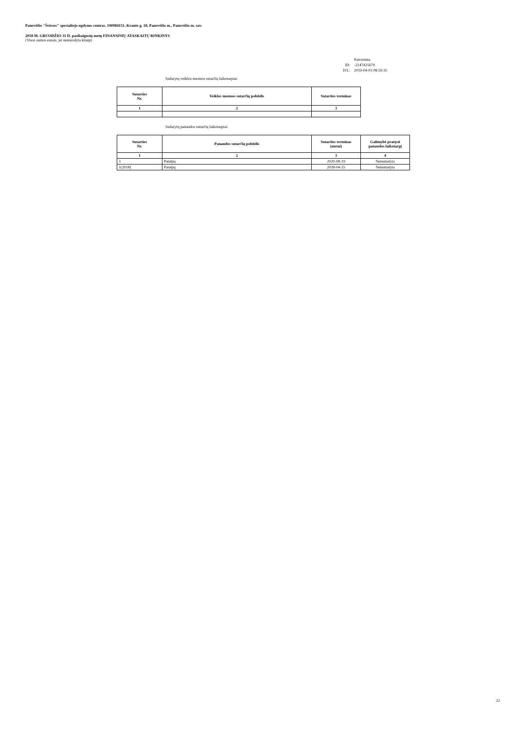Panevėžio "Šviesos" specialiojo ugdymo centras, 190984151, Kranto g. 18, Panevėžio m., Panevėžio m. sav.
2018 M. GRUODŽIO 31 D. pasibaigusių metų FINANSINIŲ ATASKAITŲ RINKINYS
(Visos sumos eurais, jei nenurodyta kitaip)
| | Patvirtinta |
| ID: | -2147425679 |
| D/L: | 2019-04-03 08:59:35 |
Sudarytų veiklos nuomos sutarčių laikotarpiai:
| Sutarties Nr. | Veiklos nuomos sutarčių pobūdis | Sutarties terminas |
| --- | --- | --- |
| 1 | 2 | 3 |
Sudarytų panaudos sutarčių laikotarpiai:
| Sutarties Nr. | Panaudos sutarčių pobūdis | Sutarties terminas (metai) | Galimybė pratęsti panaudos laikotarpį |
| --- | --- | --- | --- |
| 1 | 2 | 3 | 4 |
| 3 | Patalpų | 2020-08-19 | Nenumatyta |
| 1(2018) | Patalpų | 2028-04-25 | Nenumatyta |
22